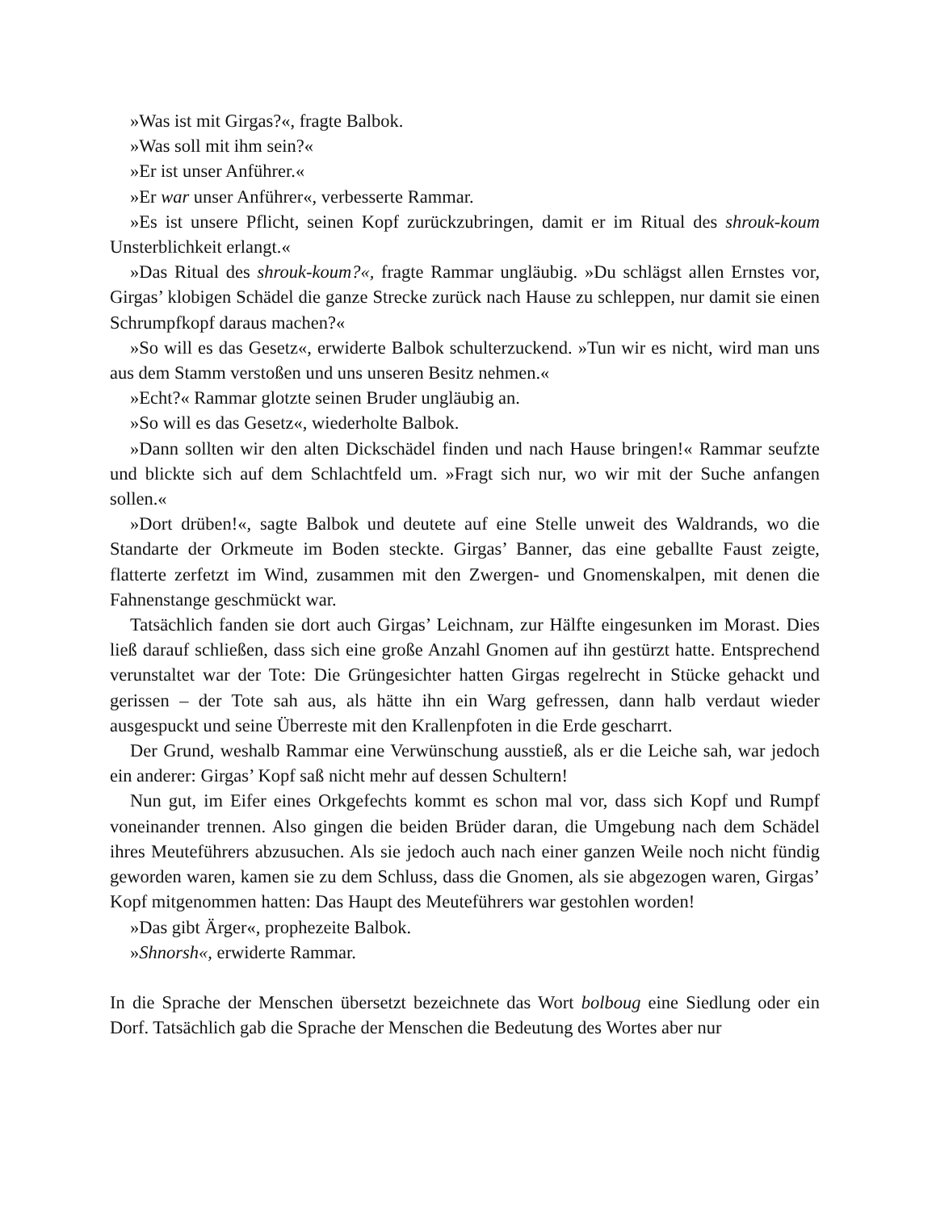»Was ist mit Girgas?«, fragte Balbok.
»Was soll mit ihm sein?«
»Er ist unser Anführer.«
»Er war unser Anführer«, verbesserte Rammar.
»Es ist unsere Pflicht, seinen Kopf zurückzubringen, damit er im Ritual des shrouk-koum Unsterblichkeit erlangt.«
»Das Ritual des shrouk-koum?«, fragte Rammar ungläubig. »Du schlägst allen Ernstes vor, Girgas’ klobigen Schädel die ganze Strecke zurück nach Hause zu schleppen, nur damit sie einen Schrumpfkopf daraus machen?«
»So will es das Gesetz«, erwiderte Balbok schulterzuckend. »Tun wir es nicht, wird man uns aus dem Stamm verstoßen und uns unseren Besitz nehmen.«
»Echt?« Rammar glotzte seinen Bruder ungläubig an.
»So will es das Gesetz«, wiederholte Balbok.
»Dann sollten wir den alten Dickschädel finden und nach Hause bringen!« Rammar seufzte und blickte sich auf dem Schlachtfeld um. »Fragt sich nur, wo wir mit der Suche anfangen sollen.«
»Dort drüben!«, sagte Balbok und deutete auf eine Stelle unweit des Waldrands, wo die Standarte der Orkmeute im Boden steckte. Girgas’ Banner, das eine geballte Faust zeigte, flatterte zerfetzt im Wind, zusammen mit den Zwergen- und Gnomenskalpen, mit denen die Fahnenstange geschmückt war.
Tatsächlich fanden sie dort auch Girgas’ Leichnam, zur Hälfte eingesunken im Morast. Dies ließ darauf schließen, dass sich eine große Anzahl Gnomen auf ihn gestürzt hatte. Entsprechend verunstaltet war der Tote: Die Grüngesichter hatten Girgas regelrecht in Stücke gehackt und gerissen – der Tote sah aus, als hätte ihn ein Warg gefressen, dann halb verdaut wieder ausgespuckt und seine Überreste mit den Krallenpfoten in die Erde gescharrt.
Der Grund, weshalb Rammar eine Verwünschung ausstieß, als er die Leiche sah, war jedoch ein anderer: Girgas’ Kopf saß nicht mehr auf dessen Schultern!
Nun gut, im Eifer eines Orkgefechts kommt es schon mal vor, dass sich Kopf und Rumpf voneinander trennen. Also gingen die beiden Brüder daran, die Umgebung nach dem Schädel ihres Meuteführers abzusuchen. Als sie jedoch auch nach einer ganzen Weile noch nicht fündig geworden waren, kamen sie zu dem Schluss, dass die Gnomen, als sie abgezogen waren, Girgas’ Kopf mitgenommen hatten: Das Haupt des Meuteführers war gestohlen worden!
»Das gibt Ärger«, prophezeite Balbok.
»Shnorsh«, erwiderte Rammar.
In die Sprache der Menschen übersetzt bezeichnete das Wort bolboug eine Siedlung oder ein Dorf. Tatsächlich gab die Sprache der Menschen die Bedeutung des Wortes aber nur